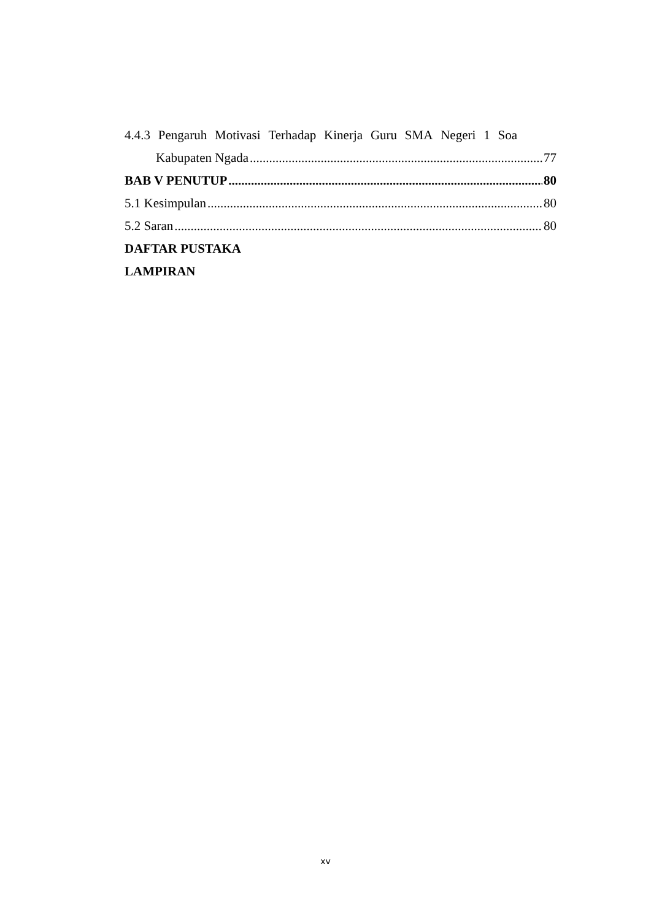4.4.3 Pengaruh Motivasi Terhadap Kinerja Guru SMA Negeri 1 Soa
Kabupaten Ngada 77
BAB V PENUTUP 80
5.1 Kesimpulan 80
5.2 Saran 80
DAFTAR PUSTAKA
LAMPIRAN
xv